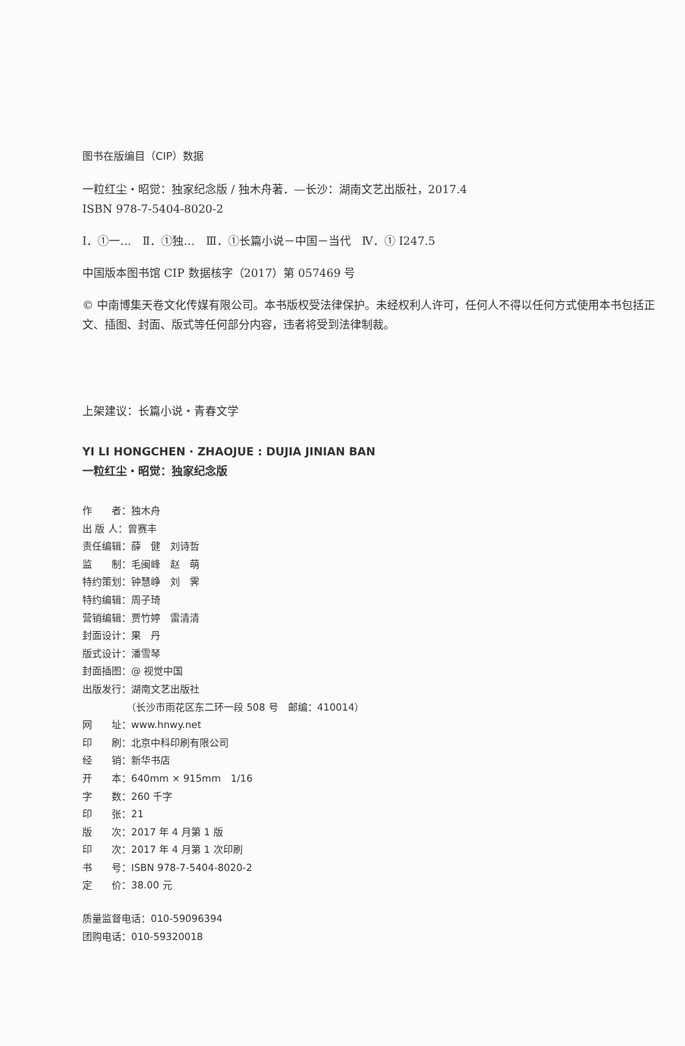图书在版编目（CIP）数据
一粒红尘・昭觉：独家纪念版 / 独木舟著．—长沙：湖南文艺出版社，2017.4
ISBN 978-7-5404-8020-2
Ⅰ．①一…　Ⅱ．①独…　Ⅲ．①长篇小说－中国－当代　Ⅳ．① I247.5
中国版本图书馆 CIP 数据核字（2017）第 057469 号
© 中南博集天卷文化传媒有限公司。本书版权受法律保护。未经权利人许可，任何人不得以任何方式使用本书包括正文、插图、封面、版式等任何部分内容，违者将受到法律制裁。
上架建议：长篇小说・青春文学
YI LI HONGCHEN · ZHAOJUE : DUJIA JINIAN BAN
一粒红尘・昭觉：独家纪念版
作　　者：独木舟
出 版 人：曾赛丰
责任编辑：薛　健　刘诗哲
监　　制：毛闽峰　赵　萌
特约策划：钟慧峥　刘　霁
特约编辑：周子琦
营销编辑：贾竹婷　雷清清
封面设计：果　丹
版式设计：潘雪琴
封面插图：@ 视觉中国
出版发行：湖南文艺出版社
　　　　　（长沙市雨花区东二环一段 508 号　邮编：410014）
网　　址：www.hnwy.net
印　　刷：北京中科印刷有限公司
经　　销：新华书店
开　　本：640mm × 915mm　1/16
字　　数：260 千字
印　　张：21
版　　次：2017 年 4 月第 1 版
印　　次：2017 年 4 月第 1 次印刷
书　　号：ISBN 978-7-5404-8020-2
定　　价：38.00 元
质量监督电话：010-59096394
团购电话：010-59320018